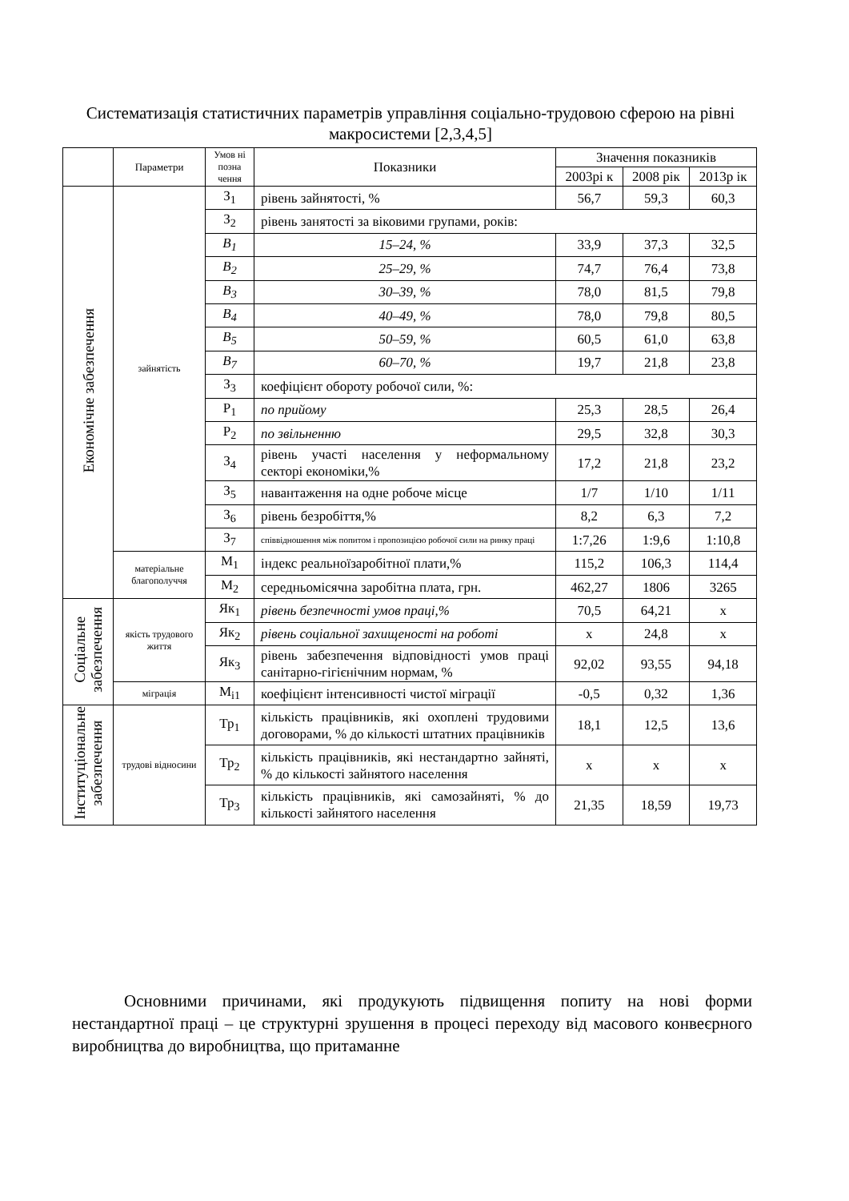Систематизація статистичних параметрів управління соціально-трудовою сферою на рівні макросистеми [2,3,4,5]
| | Параметри | Умов ні позна чення | Показники | Значення показників | | |
| --- | --- | --- | --- | --- | --- | --- |
| | | | | 2003рі к | 2008 рік | 2013р ік |
| Економічне забезпечення | зайнятість | З<sub>1</sub> | рівень зайнятості, % | 56,7 | 59,3 | 60,3 |
| | | З<sub>2</sub> | рівень занятості за віковими групами, років: | | | |
| | | В<sub>1</sub> | 15–24, % | 33,9 | 37,3 | 32,5 |
| | | В<sub>2</sub> | 25–29, % | 74,7 | 76,4 | 73,8 |
| | | В<sub>3</sub> | 30–39, % | 78,0 | 81,5 | 79,8 |
| | | В<sub>4</sub> | 40–49, % | 78,0 | 79,8 | 80,5 |
| | | В<sub>5</sub> | 50–59, % | 60,5 | 61,0 | 63,8 |
| | | В<sub>7</sub> | 60–70, % | 19,7 | 21,8 | 23,8 |
| | | З<sub>3</sub> | коефіцієнт обороту робочої сили, %: | | | |
| | | Р<sub>1</sub> | по прийому | 25,3 | 28,5 | 26,4 |
| | | Р<sub>2</sub> | по звільненню | 29,5 | 32,8 | 30,3 |
| | | З<sub>4</sub> | рівень участі населення у неформальному секторі економіки,% | 17,2 | 21,8 | 23,2 |
| | | З<sub>5</sub> | навантаження на одне робоче місце | 1/7 | 1/10 | 1/11 |
| | | З<sub>6</sub> | рівень безробіття,% | 8,2 | 6,3 | 7,2 |
| | | З<sub>7</sub> | співвідношення між попитом і пропозицією робочої сили на ринку праці | 1:7,26 | 1:9,6 | 1:10,8 |
| | матеріальне благополуччя | М<sub>1</sub> | індекс реальноїзаробітної плати,% | 115,2 | 106,3 | 114,4 |
| | | М<sub>2</sub> | середньомісячна заробітна плата, грн. | 462,27 | 1806 | 3265 |
| Соціальне забезпечення | якість трудового життя | Як<sub>1</sub> | рівень безпечності умов праці,% | 70,5 | 64,21 | x |
| | | Як<sub>2</sub> | рівень соціальної захищеності на роботі | x | 24,8 | x |
| | | Як<sub>3</sub> | рівень забезпечення відповідності умов праці санітарно-гігієнічним нормам, % | 92,02 | 93,55 | 94,18 |
| | міграція | М<sub>i1</sub> | коефіцієнт інтенсивності чистої міграції | -0,5 | 0,32 | 1,36 |
| Інституціональне забезпечення | трудові відносини | Тр<sub>1</sub> | кількість працівників, які охоплені трудовими договорами, % до кількості штатних працівників | 18,1 | 12,5 | 13,6 |
| | | Тр<sub>2</sub> | кількість працівників, які нестандартно зайняті, % до кількості зайнятого населення | x | x | x |
| | | Тр<sub>3</sub> | кількість працівників, які самозайняті, % до кількості зайнятого населення | 21,35 | 18,59 | 19,73 |
Основними причинами, які продукують підвищення попиту на нові форми нестандартної праці – це структурні зрушення в процесі переходу від масового конвеєрного виробництва до виробництва, що притаманне